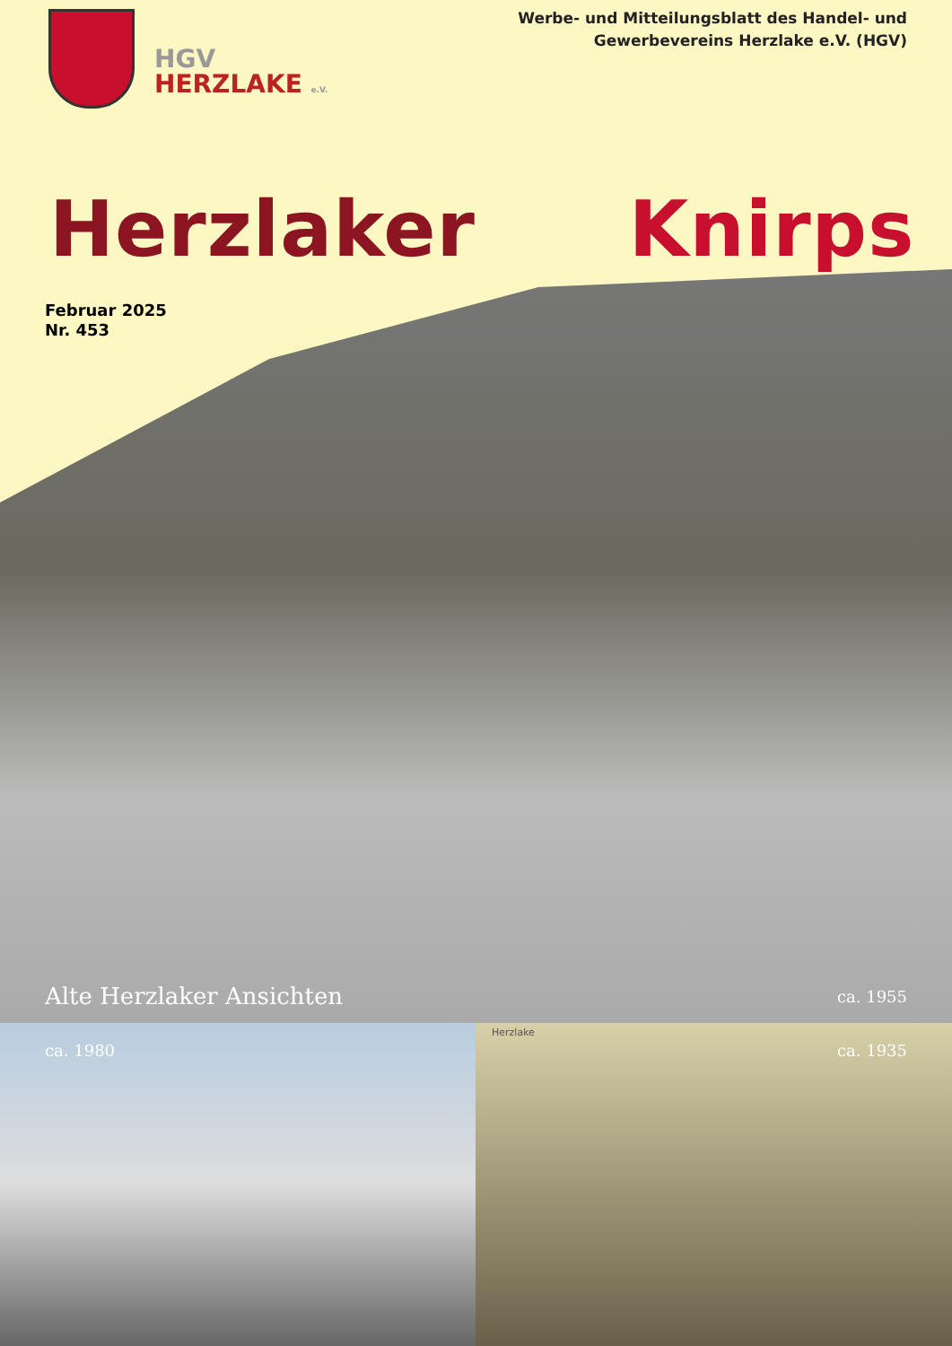HGV
HERZLAKE e.V.
Werbe- und Mitteilungsblatt des Handel- und
Gewerbevereins Herzlake e.V. (HGV)
Herzlaker Knirps
Februar 2025
Nr. 453
Alte Herzlaker Ansichten ca. 1955
ca. 1980
Herzlake
ca. 1935